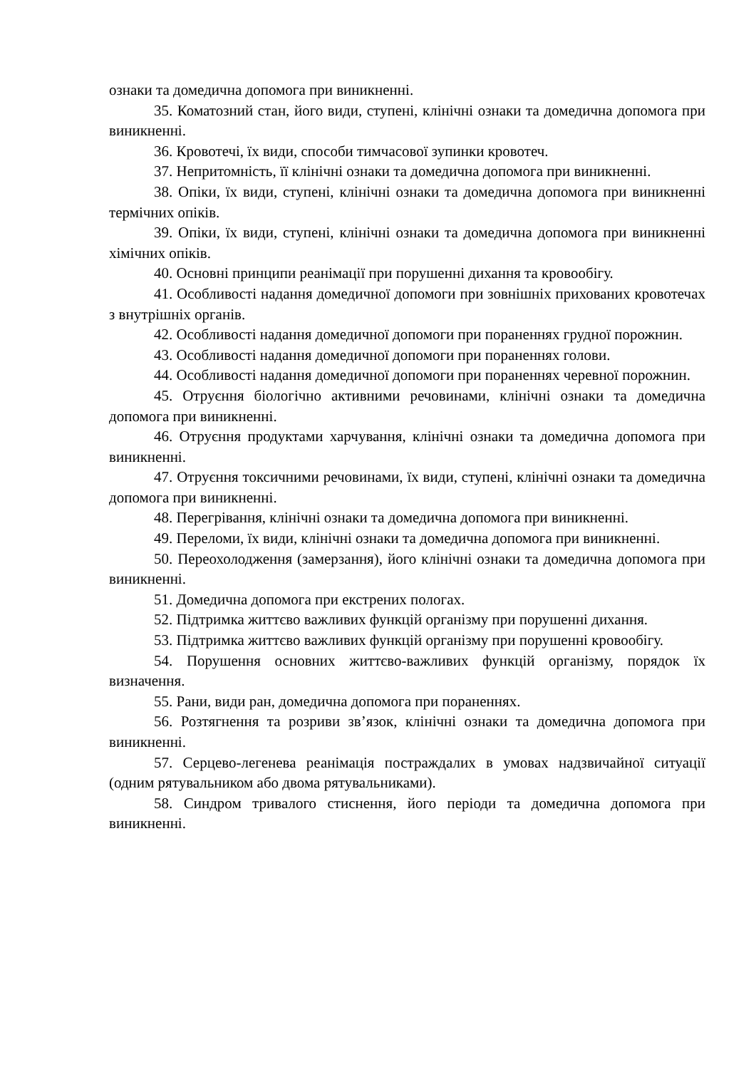ознаки та домедична допомога при виникненні.
35. Коматозний стан, його види, ступені, клінічні ознаки та домедична допомога при виникненні.
36. Кровотечі, їх види, способи тимчасової зупинки кровотеч.
37. Непритомність, її клінічні ознаки та домедична допомога при виникненні.
38. Опіки, їх види, ступені, клінічні ознаки та домедична допомога при виникненні термічних опіків.
39. Опіки, їх види, ступені, клінічні ознаки та домедична допомога при виникненні хімічних опіків.
40. Основні принципи реанімації при порушенні дихання та кровообігу.
41. Особливості надання домедичної допомоги при зовнішніх прихованих кровотечах з внутрішніх органів.
42. Особливості надання домедичної допомоги при пораненнях грудної порожнин.
43. Особливості надання домедичної допомоги при пораненнях голови.
44. Особливості надання домедичної допомоги при пораненнях черевної порожнин.
45. Отруєння біологічно активними речовинами, клінічні ознаки та домедична допомога при виникненні.
46. Отруєння продуктами харчування, клінічні ознаки та домедична допомога при виникненні.
47. Отруєння токсичними речовинами, їх види, ступені, клінічні ознаки та домедична допомога при виникненні.
48. Перегрівання, клінічні ознаки та домедична допомога при виникненні.
49. Переломи, їх види, клінічні ознаки та домедична допомога при виникненні.
50. Переохолодження (замерзання), його клінічні ознаки та домедична допомога при виникненні.
51. Домедична допомога при екстрених пологах.
52. Підтримка життєво важливих функцій організму при порушенні дихання.
53. Підтримка життєво важливих функцій організму при порушенні кровообігу.
54. Порушення основних життєво-важливих функцій організму, порядок їх визначення.
55. Рани, види ран, домедична допомога при пораненнях.
56. Розтягнення та розриви зв’язок, клінічні ознаки та домедична допомога при виникненні.
57. Серцево-легенева реанімація постраждалих в умовах надзвичайної ситуації (одним рятувальником або двома рятувальниками).
58. Синдром тривалого стиснення, його періоди та домедична допомога при виникненні.